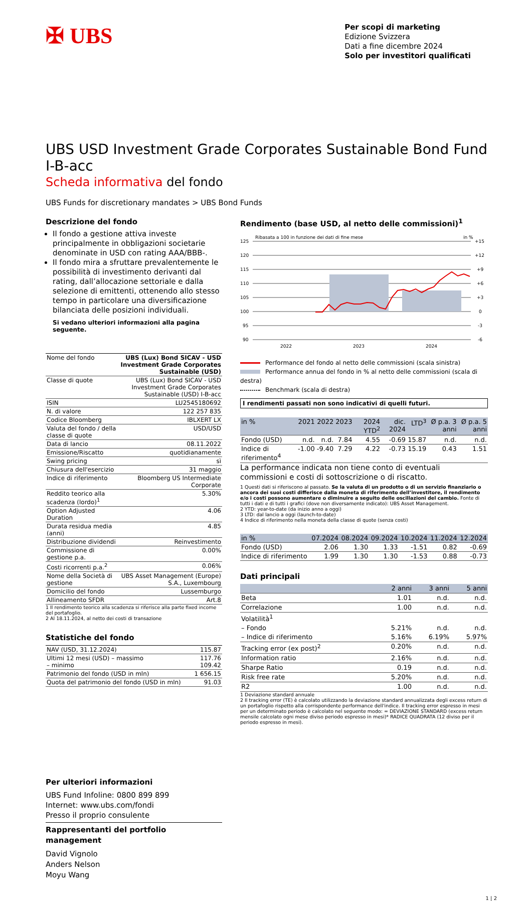✠ UBS
Per scopi di marketing
Edizione Svizzera
Dati a fine dicembre 2024
Solo per investitori qualificati
UBS USD Investment Grade Corporates Sustainable Bond Fund I-B-acc
Scheda informativa del fondo
UBS Funds for discretionary mandates > UBS Bond Funds
Descrizione del fondo
Il fondo a gestione attiva investe principalmente in obbligazioni societarie denominate in USD con rating AAA/BBB-.
Il fondo mira a sfruttare prevalentemente le possibilità di investimento derivanti dal rating, dall’allocazione settoriale e dalla selezione di emittenti, ottenendo allo stesso tempo in particolare una diversificazione bilanciata delle posizioni individuali.
Si vedano ulteriori informazioni alla pagina seguente.
| Nome del fondo | UBS (Lux) Bond SICAV - USD Investment Grade Corporates Sustainable (USD) |
| Classe di quote | UBS (Lux) Bond SICAV - USD Investment Grade Corporates Sustainable (USD) I-B-acc |
| ISIN | LU2545180692 |
| N. di valore | 122 257 835 |
| Codice Bloomberg | IBLXERT LX |
| Valuta del fondo / della classe di quote | USD/USD |
| Data di lancio | 08.11.2022 |
| Emissione/Riscatto | quotidianamente |
| Swing pricing | sì |
| Chiusura dell'esercizio | 31 maggio |
| Indice di riferimento | Bloomberg US Intermediate Corporate |
| Reddito teorico alla scadenza (lordo)<sup>1</sup> | 5.30% |
| Option Adjusted Duration | 4.06 |
| Durata residua media (anni) | 4.85 |
| Distribuzione dividendi | Reinvestimento |
| Commissione di gestione p.a. | 0.00% |
| Costi ricorrenti p.a.<sup>2</sup> | 0.06% |
| Nome della Società di gestione | UBS Asset Management (Europe) S.A., Luxembourg |
| Domicilio del fondo | Lussemburgo |
| Allineamento SFDR | Art.8 |
1 Il rendimento teorico alla scadenza si riferisce alla parte fixed income del portafoglio.
2 Al 18.11.2024, al netto dei costi di transazione
Statistiche del fondo
| NAV (USD, 31.12.2024) | 115.87 |
| Ultimi 12 mesi (USD) – massimo – minimo | 117.76 109.42 |
| Patrimonio del fondo (USD in mln) | 1 656.15 |
| Quota del patrimonio del fondo (USD in mln) | 91.03 |
Per ulteriori informazioni
UBS Fund Infoline: 0800 899 899
Internet: www.ubs.com/fondi
Presso il proprio consulente
Rappresentanti del portfolio management
David Vignolo
Anders Nelson
Moyu Wang
Rendimento (base USD, al netto delle commissioni)<sup>1</sup>
Ribasata a 100 in funzione dei dati di fine mese
in %
125
120
115
110
105
100
95
90
+15
+12
+9
+6
+3
0
-3
-6
2022
2023
2024
Performance del fondo al netto delle commissioni (scala sinistra)
Performance annua del fondo in % al netto delle commissioni (scala di destra)
Benchmark (scala di destra)
I rendimenti passati non sono indicativi di quelli futuri.
| in % | 2021 | 2022 | 2023 | 2024 YTD<sup>2</sup> | dic. 2024 | LTD<sup>3</sup> | Ø p.a. 3 anni | Ø p.a. 5 anni |
| --- | --- | --- | --- | --- | --- | --- | --- | --- |
| Fondo (USD) | n.d. | n.d. | 7.84 | 4.55 | -0.69 | 15.87 | n.d. | n.d. |
| Indice di riferimento<sup>4</sup> | -1.00 | -9.40 | 7.29 | 4.22 | -0.73 | 15.19 | 0.43 | 1.51 |
La performance indicata non tiene conto di eventuali commissioni e costi di sottoscrizione o di riscatto.
1 Questi dati si riferiscono al passato. Se la valuta di un prodotto o di un servizio finanziario o ancora dei suoi costi differisce dalla moneta di riferimento dell’investitore, il rendimento e/o i costi possono aumentare o diminuire a seguito delle oscillazioni del cambio. Fonte di tutti i dati e di tutti i grafici (dove non diversamente indicato): UBS Asset Management.
2 YTD: year-to-date (da inizio anno a oggi)
3 LTD: dal lancio a oggi (launch-to-date)
4 Indice di riferimento nella moneta della classe di quote (senza costi)
| in % | 07.2024 | 08.2024 | 09.2024 | 10.2024 | 11.2024 | 12.2024 |
| --- | --- | --- | --- | --- | --- | --- |
| Fondo (USD) | 2.06 | 1.30 | 1.33 | -1.51 | 0.82 | -0.69 |
| Indice di riferimento | 1.99 | 1.30 | 1.30 | -1.53 | 0.88 | -0.73 |
Dati principali
| | 2 anni | 3 anni | 5 anni |
| --- | --- | --- | --- |
| Beta | 1.01 | n.d. | n.d. |
| Correlazione | 1.00 | n.d. | n.d. |
| Volatilità<sup>1</sup> | | | |
| – Fondo | 5.21% | n.d. | n.d. |
| – Indice di riferimento | 5.16% | 6.19% | 5.97% |
| Tracking error (ex post)<sup>2</sup> | 0.20% | n.d. | n.d. |
| Information ratio | 2.16% | n.d. | n.d. |
| Sharpe Ratio | 0.19 | n.d. | n.d. |
| Risk free rate | 5.20% | n.d. | n.d. |
| R2 | 1.00 | n.d. | n.d. |
1 Deviazione standard annuale
2 Il tracking error (TE) è calcolato utilizzando la deviazione standard annualizzata degli excess return di un portafoglio rispetto alla corrispondente performance dell'indice. Il tracking error espresso in mesi per un determinato periodo è calcolato nel seguente modo: = DEVIAZIONE STANDARD (excess return mensile calcolato ogni mese diviso periodo espresso in mesi)* RADICE QUADRATA (12 diviso per il periodo espresso in mesi).
1 | 2